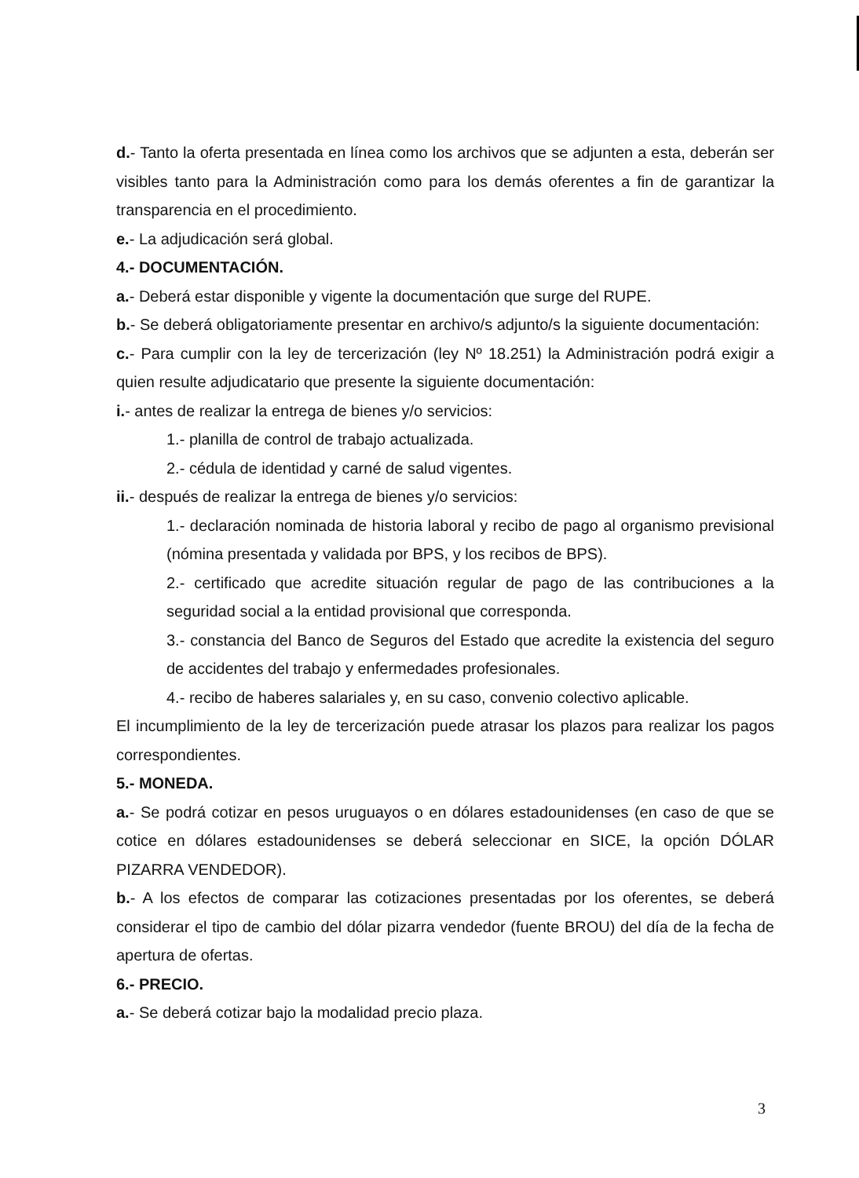d.- Tanto la oferta presentada en línea como los archivos que se adjunten a esta, deberán ser visibles tanto para la Administración como para los demás oferentes a fin de garantizar la transparencia en el procedimiento.
e.- La adjudicación será global.
4.- DOCUMENTACIÓN.
a.- Deberá estar disponible y vigente la documentación que surge del RUPE.
b.- Se deberá obligatoriamente presentar en archivo/s adjunto/s la siguiente documentación:
c.- Para cumplir con la ley de tercerización (ley Nº 18.251) la Administración podrá exigir a quien resulte adjudicatario que presente la siguiente documentación:
i.- antes de realizar la entrega de bienes y/o servicios:
1.- planilla de control de trabajo actualizada.
2.- cédula de identidad y carné de salud vigentes.
ii.- después de realizar la entrega de bienes y/o servicios:
1.- declaración nominada de historia laboral y recibo de pago al organismo previsional (nómina presentada y validada por BPS, y los recibos de BPS).
2.- certificado que acredite situación regular de pago de las contribuciones a la seguridad social a la entidad provisional que corresponda.
3.- constancia del Banco de Seguros del Estado que acredite la existencia del seguro de accidentes del trabajo y enfermedades profesionales.
4.- recibo de haberes salariales y, en su caso, convenio colectivo aplicable.
El incumplimiento de la ley de tercerización puede atrasar los plazos para realizar los pagos correspondientes.
5.- MONEDA.
a.- Se podrá cotizar en pesos uruguayos o en dólares estadounidenses (en caso de que se cotice en dólares estadounidenses se deberá seleccionar en SICE, la opción DÓLAR PIZARRA VENDEDOR).
b.- A los efectos de comparar las cotizaciones presentadas por los oferentes, se deberá considerar el tipo de cambio del dólar pizarra vendedor (fuente BROU) del día de la fecha de apertura de ofertas.
6.- PRECIO.
a.- Se deberá cotizar bajo la modalidad precio plaza.
3